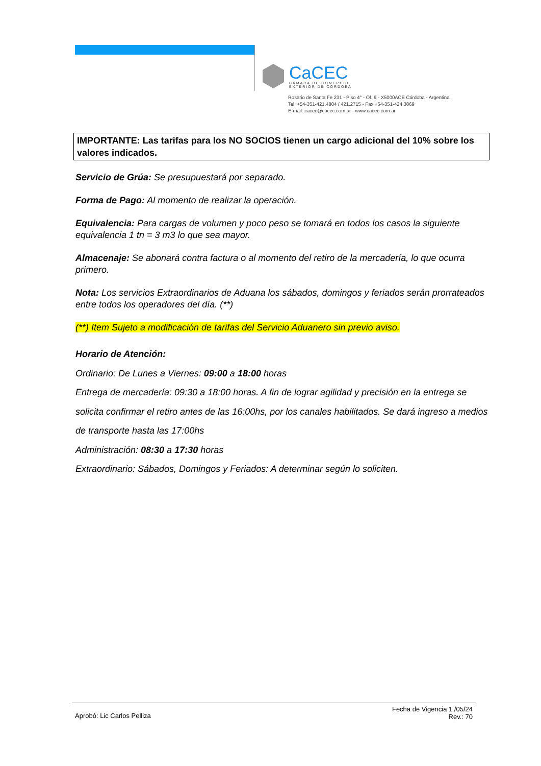CaCEC
CÁMARA DE COMERCIO
EXTERIOR DE CÓRDOBA
Rosario de Santa Fe 231 - Piso 4° - Of. 9 - X5000ACE Córdoba - Argentina
Tel. +54-351-421.4804 / 421.2715 - Fax +54-351-424.3869
E-mail: cacec@cacec.com.ar - www.cacec.com.ar
IMPORTANTE: Las tarifas para los NO SOCIOS tienen un cargo adicional del 10% sobre los valores indicados.
Servicio de Grúa: Se presupuestará por separado.
Forma de Pago: Al momento de realizar la operación.
Equivalencia: Para cargas de volumen y poco peso se tomará en todos los casos la siguiente equivalencia 1 tn = 3 m3 lo que sea mayor.
Almacenaje: Se abonará contra factura o al momento del retiro de la mercadería, lo que ocurra primero.
Nota: Los servicios Extraordinarios de Aduana los sábados, domingos y feriados serán prorrateados entre todos los operadores del día. (**)
(**) Item Sujeto a modificación de tarifas del Servicio Aduanero sin previo aviso.
Horario de Atención:
Ordinario: De Lunes a Viernes: 09:00 a 18:00 horas
Entrega de mercadería: 09:30 a 18:00 horas. A fin de lograr agilidad y precisión en la entrega se solicita confirmar el retiro antes de las 16:00hs, por los canales habilitados. Se dará ingreso a medios de transporte hasta las 17:00hs
Administración: 08:30 a 17:30 horas
Extraordinario: Sábados, Domingos y Feriados: A determinar según lo soliciten.
Aprobó: Lic Carlos Pelliza
Fecha de Vigencia 1 /05/24
Rev.: 70